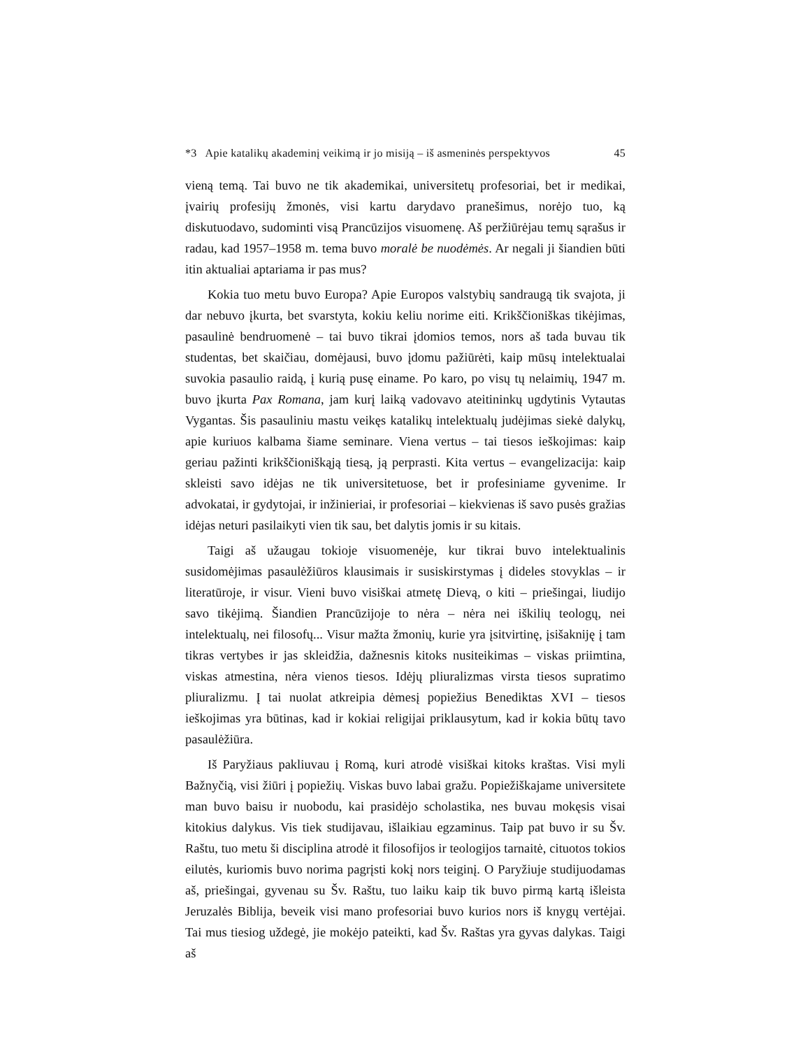*3 Apie katalikų akademinį veikimą ir jo misiją – iš asmeninės perspektyvos 45
vieną temą. Tai buvo ne tik akademikai, universitetų profesoriai, bet ir medikai, įvairių profesijų žmonės, visi kartu darydavo pranešimus, norėjo tuo, ką diskutuodavo, sudominti visą Prancūzijos visuomenę. Aš peržiūrėjau temų sąrašus ir radau, kad 1957–1958 m. tema buvo moralė be nuodėmės. Ar negali ji šiandien būti itin aktualiai aptariama ir pas mus?
Kokia tuo metu buvo Europa? Apie Europos valstybių sandraugą tik svajota, ji dar nebuvo įkurta, bet svarstyta, kokiu keliu norime eiti. Krikščioniškas tikėjimas, pasaulinė bendruomenė – tai buvo tikrai įdomios temos, nors aš tada buvau tik studentas, bet skaičiau, domėjausi, buvo įdomu pažiūrėti, kaip mūsų intelektualai suvokia pasaulio raidą, į kurią pusę einame. Po karo, po visų tų nelaimių, 1947 m. buvo įkurta Pax Romana, jam kurį laiką vadovavo ateitininkų ugdytinis Vytautas Vygantas. Šis pasauliniu mastu veikęs katalikų intelektualų judėjimas siekė dalykų, apie kuriuos kalbama šiame seminare. Viena vertus – tai tiesos ieškojimas: kaip geriau pažinti krikščioniškąją tiesą, ją perprasti. Kita vertus – evangelizacija: kaip skleisti savo idėjas ne tik universitetuose, bet ir profesiniame gyvenime. Ir advokatai, ir gydytojai, ir inžinieriai, ir profesoriai – kiekvienas iš savo pusės gražias idėjas neturi pasilaikyti vien tik sau, bet dalytis jomis ir su kitais.
Taigi aš užaugau tokioje visuomenėje, kur tikrai buvo intelektualinis susidomėjimas pasaulėžiūros klausimais ir susiskirstymas į dideles stovyklas – ir literatūroje, ir visur. Vieni buvo visiškai atmetę Dievą, o kiti – priešingai, liudijo savo tikėjimą. Šiandien Prancūzijoje to nėra – nėra nei iškilių teologų, nei intelektualų, nei filosofų... Visur mažta žmonių, kurie yra įsitvirtinę, įsišakniję į tam tikras vertybes ir jas skleidžia, dažnesnis kitoks nusiteikimas – viskas priimtina, viskas atmestina, nėra vienos tiesos. Idėjų pliuralizmas virsta tiesos supratimo pliuralizmu. Į tai nuolat atkreipia dėmesį popiežius Benediktas XVI – tiesos ieškojimas yra būtinas, kad ir kokiai religijai priklausytum, kad ir kokia būtų tavo pasaulėžiūra.
Iš Paryžiaus pakliuvau į Romą, kuri atrodė visiškai kitoks kraštas. Visi myli Bažnyčią, visi žiūri į popiežių. Viskas buvo labai gražu. Popiežiškajame universitete man buvo baisu ir nuobodu, kai prasidėjo scholastika, nes buvau mokęsis visai kitokius dalykus. Vis tiek studijavau, išlaikiau egzaminus. Taip pat buvo ir su Šv. Raštu, tuo metu ši disciplina atrodė it filosofijos ir teologijos tarnaitė, cituotos tokios eilutės, kuriomis buvo norima pagrįsti kokį nors teiginį. O Paryžiuje studijuodamas aš, priešingai, gyvenau su Šv. Raštu, tuo laiku kaip tik buvo pirmą kartą išleista Jeruzalės Biblija, beveik visi mano profesoriai buvo kurios nors iš knygų vertėjai. Tai mus tiesiog uždegė, jie mokėjo pateikti, kad Šv. Raštas yra gyvas dalykas. Taigi aš